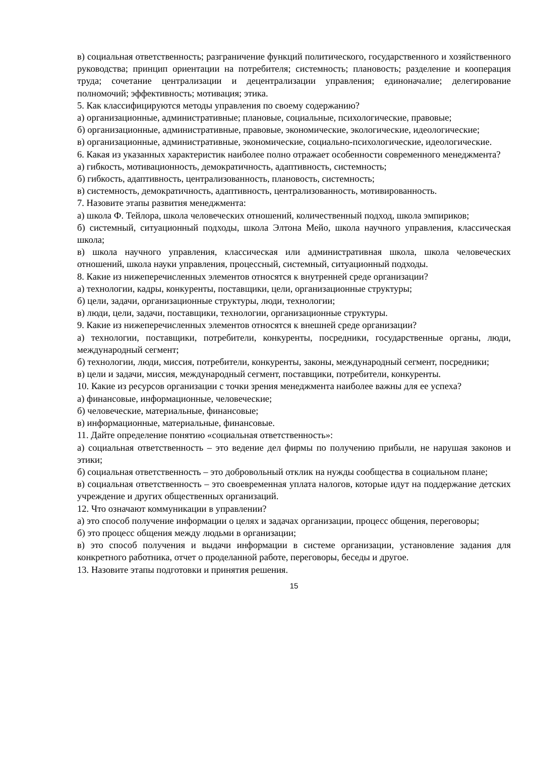в) социальная ответственность; разграничение функций политического, государственного и хозяйственного руководства; принцип ориентации на потребителя; системность; плановость; разделение и кооперация труда; сочетание централизации и децентрализации управления; единоначалие; делегирование полномочий; эффективность; мотивация; этика.
5. Как классифицируются методы управления по своему содержанию?
а) организационные, административные; плановые, социальные, психологические, правовые;
б) организационные, административные, правовые, экономические, экологические, идеологические;
в) организационные, административные, экономические, социально-психологические, идеологические.
6. Какая из указанных характеристик наиболее полно отражает особенности современного менеджмента?
а) гибкость, мотивационность, демократичность, адаптивность, системность;
б) гибкость, адаптивность, централизованность, плановость, системность;
в) системность, демократичность, адаптивность, централизованность, мотивированность.
7. Назовите этапы развития менеджмента:
а) школа Ф. Тейлора, школа человеческих отношений, количественный подход, школа эмпириков;
б) системный, ситуационный подходы, школа Элтона Мейо, школа научного управления, классическая школа;
в) школа научного управления, классическая или административная школа, школа человеческих отношений, школа науки управления, процессный, системный, ситуационный подходы.
8. Какие из нижеперечисленных элементов относятся к внутренней среде организации?
а) технологии, кадры, конкуренты, поставщики, цели, организационные структуры;
б) цели, задачи, организационные структуры, люди, технологии;
в) люди, цели, задачи, поставщики, технологии, организационные структуры.
9. Какие из нижеперечисленных элементов относятся к внешней среде организации?
а) технологии, поставщики, потребители, конкуренты, посредники, государственные органы, люди, международный сегмент;
б) технологии, люди, миссия, потребители, конкуренты, законы, международный сегмент, посредники;
в) цели и задачи, миссия, международный сегмент, поставщики, потребители, конкуренты.
10. Какие из ресурсов организации с точки зрения менеджмента наиболее важны для ее успеха?
а) финансовые, информационные, человеческие;
б) человеческие, материальные, финансовые;
в) информационные, материальные, финансовые.
11. Дайте определение понятию «социальная ответственность»:
а) социальная ответственность – это ведение дел фирмы по получению прибыли, не нарушая законов и этики;
б) социальная ответственность – это добровольный отклик на нужды сообщества в социальном плане;
в) социальная ответственность – это своевременная уплата налогов, которые идут на поддержание детских учреждение и других общественных организаций.
12. Что означают коммуникации в управлении?
а) это способ получение информации о целях и задачах организации, процесс общения, переговоры;
б) это процесс общения между людьми в организации;
в) это способ получения и выдачи информации в системе организации, установление задания для конкретного работника, отчет о проделанной работе, переговоры, беседы и другое.
13. Назовите этапы подготовки и принятия решения.
15